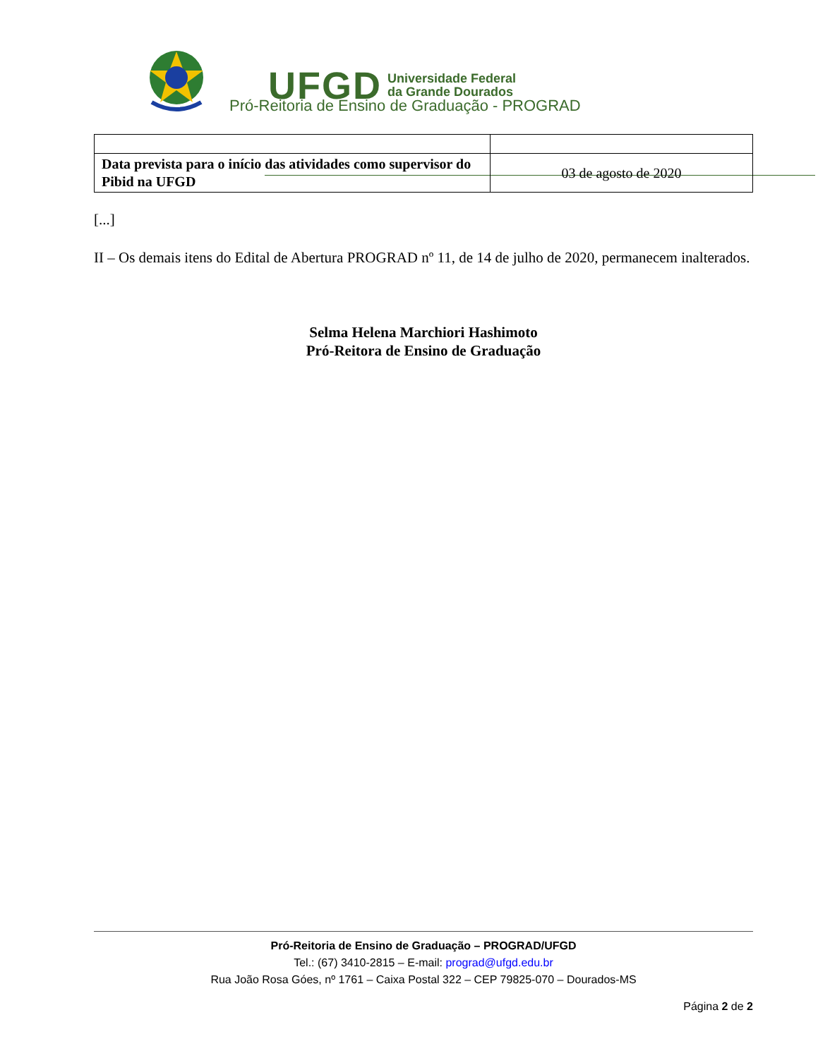UFGD Universidade Federal
da Grande Dourados
Pró-Reitoria de Ensino de Graduação - PROGRAD
| Data prevista para o início das atividades como supervisor do Pibid na UFGD | 03 de agosto de 2020 |
[...]
II – Os demais itens do Edital de Abertura PROGRAD nº 11, de 14 de julho de 2020, permanecem inalterados.
Selma Helena Marchiori Hashimoto
Pró-Reitora de Ensino de Graduação
Pró-Reitoria de Ensino de Graduação – PROGRAD/UFGD
Tel.: (67) 3410-2815 – E-mail: prograd@ufgd.edu.br
Rua João Rosa Góes, nº 1761 – Caixa Postal 322 – CEP 79825-070 – Dourados-MS
Página 2 de 2